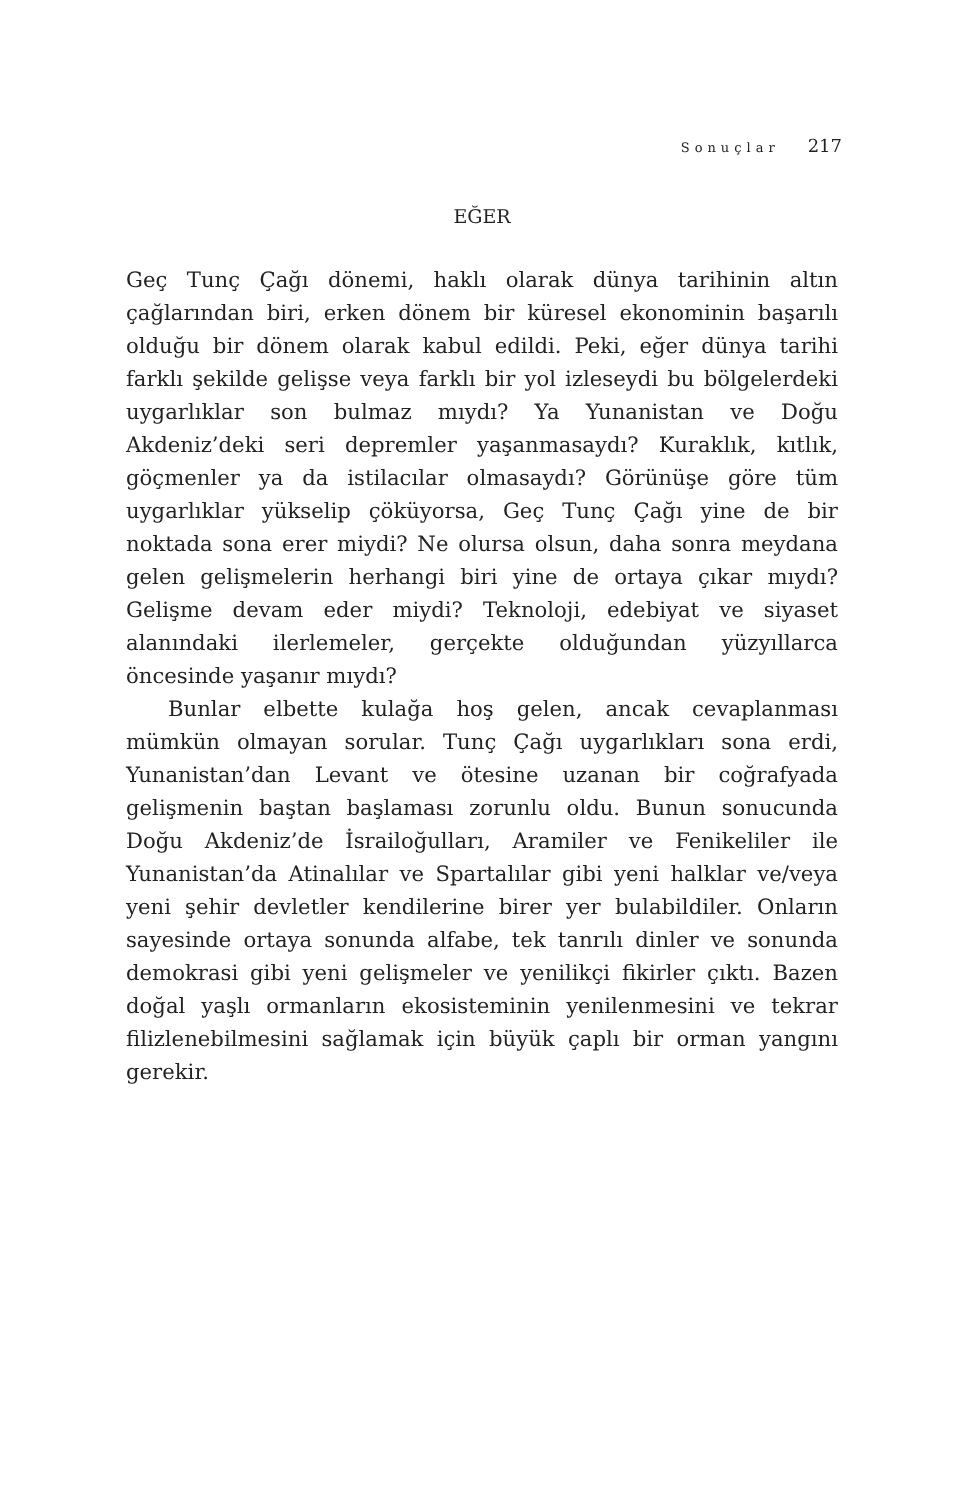Sonuçlar 217
EĞER
Geç Tunç Çağı dönemi, haklı olarak dünya tarihinin altın çağlarından biri, erken dönem bir küresel ekonominin başarılı olduğu bir dönem olarak kabul edildi. Peki, eğer dünya tarihi farklı şekilde gelişse veya farklı bir yol izleseydi bu bölgelerdeki uygarlıklar son bulmaz mıydı? Ya Yunanistan ve Doğu Akdeniz’deki seri depremler yaşanmasaydı? Kuraklık, kıtlık, göçmenler ya da istilacılar olmasaydı? Görünüşe göre tüm uygarlıklar yükselip çöküyorsa, Geç Tunç Çağı yine de bir noktada sona erer miydi? Ne olursa olsun, daha sonra meydana gelen gelişmelerin herhangi biri yine de ortaya çıkar mıydı? Gelişme devam eder miydi? Teknoloji, edebiyat ve siyaset alanındaki ilerlemeler, gerçekte olduğundan yüzyıllarca öncesinde yaşanır mıydı?
Bunlar elbette kulağa hoş gelen, ancak cevaplanması mümkün olmayan sorular. Tunç Çağı uygarlıkları sona erdi, Yunanistan’dan Levant ve ötesine uzanan bir coğrafyada gelişmenin baştan başlaması zorunlu oldu. Bunun sonucunda Doğu Akdeniz’de İsrailoğulları, Aramiler ve Fenikeliler ile Yunanistan’da Atinalılar ve Spartalılar gibi yeni halklar ve/veya yeni şehir devletler kendilerine birer yer bulabildiler. Onların sayesinde ortaya sonunda alfabe, tek tanrılı dinler ve sonunda demokrasi gibi yeni gelişmeler ve yenilikçi fikirler çıktı. Bazen doğal yaşlı ormanların ekosisteminin yenilenmesini ve tekrar filizlenebilmesini sağlamak için büyük çaplı bir orman yangını gerekir.